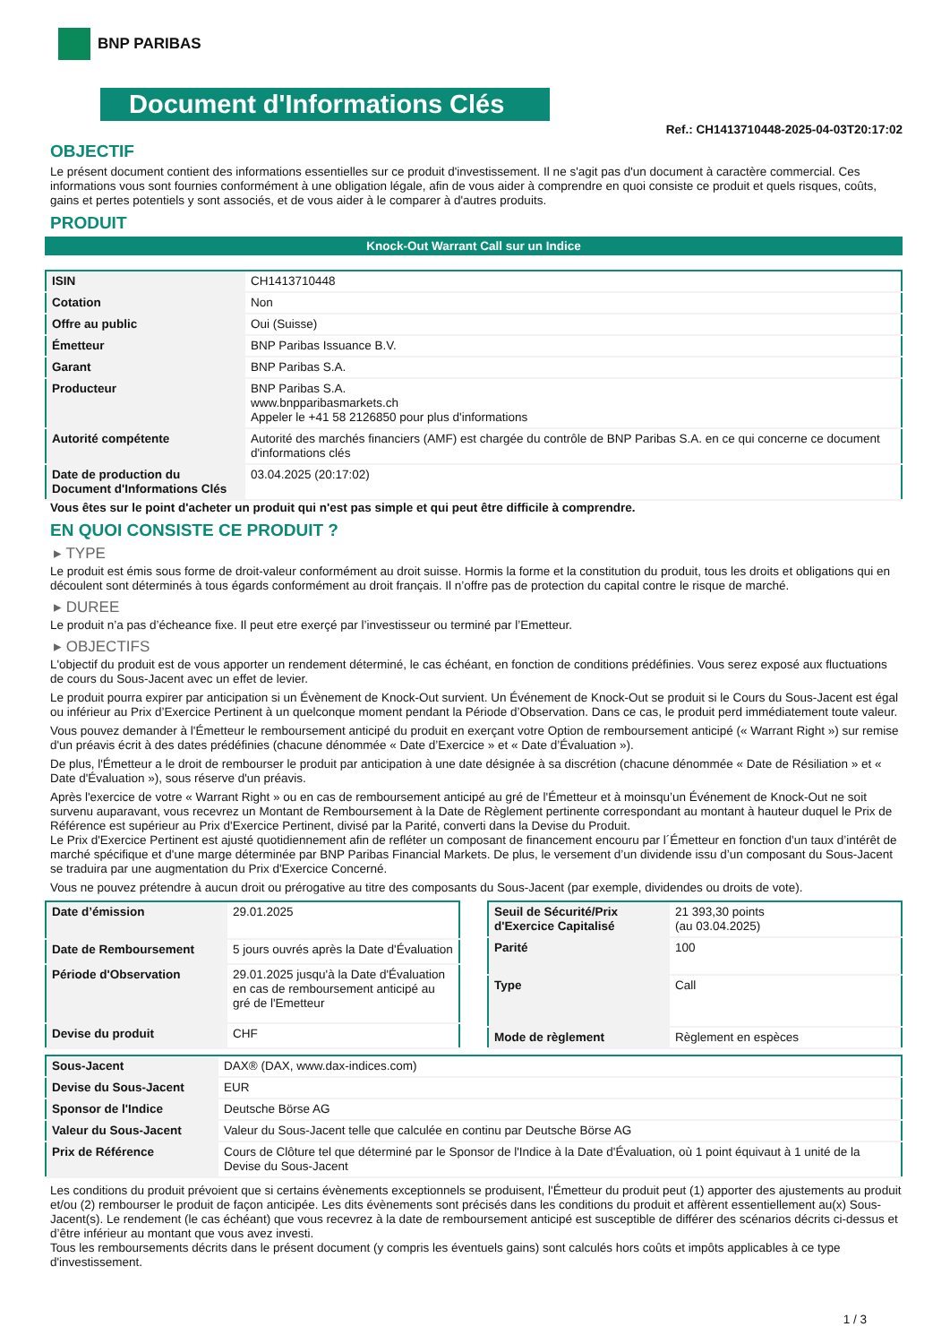BNP PARIBAS
Document d'Informations Clés
Ref.: CH1413710448-2025-04-03T20:17:02
OBJECTIF
Le présent document contient des informations essentielles sur ce produit d'investissement. Il ne s'agit pas d'un document à caractère commercial. Ces informations vous sont fournies conformément à une obligation légale, afin de vous aider à comprendre en quoi consiste ce produit et quels risques, coûts, gains et pertes potentiels y sont associés, et de vous aider à le comparer à d'autres produits.
PRODUIT
Knock-Out Warrant Call sur un Indice
| ISIN | CH1413710448 |
| Cotation | Non |
| Offre au public | Oui (Suisse) |
| Émetteur | BNP Paribas Issuance B.V. |
| Garant | BNP Paribas S.A. |
| Producteur | BNP Paribas S.A. www.bnpparibasmarkets.ch Appeler le +41 58 2126850 pour plus d'informations |
| Autorité compétente | Autorité des marchés financiers (AMF) est chargée du contrôle de BNP Paribas S.A. en ce qui concerne ce document d'informations clés |
| Date de production du Document d'Informations Clés | 03.04.2025 (20:17:02) |
Vous êtes sur le point d'acheter un produit qui n'est pas simple et qui peut être difficile à comprendre.
EN QUOI CONSISTE CE PRODUIT ?
▸ TYPE
Le produit est émis sous forme de droit-valeur conformément au droit suisse. Hormis la forme et la constitution du produit, tous les droits et obligations qui en découlent sont déterminés à tous égards conformément au droit français. Il n’offre pas de protection du capital contre le risque de marché.
▸ DUREE
Le produit n’a pas d’écheance fixe. Il peut etre exerçé par l’investisseur ou terminé par l’Emetteur.
▸ OBJECTIFS
L'objectif du produit est de vous apporter un rendement déterminé, le cas échéant, en fonction de conditions prédéfinies. Vous serez exposé aux fluctuations de cours du Sous-Jacent avec un effet de levier.
Le produit pourra expirer par anticipation si un Évènement de Knock-Out survient. Un Événement de Knock-Out se produit si le Cours du Sous-Jacent est égal ou inférieur au Prix d’Exercice Pertinent à un quelconque moment pendant la Période d’Observation. Dans ce cas, le produit perd immédiatement toute valeur.
Vous pouvez demander à l'Émetteur le remboursement anticipé du produit en exerçant votre Option de remboursement anticipé (« Warrant Right ») sur remise d'un préavis écrit à des dates prédéfinies (chacune dénommée « Date d’Exercice » et « Date d’Évaluation »).
De plus, l'Émetteur a le droit de rembourser le produit par anticipation à une date désignée à sa discrétion (chacune dénommée « Date de Résiliation » et « Date d'Évaluation »), sous réserve d'un préavis.
Après l'exercice de votre « Warrant Right » ou en cas de remboursement anticipé au gré de l'Émetteur et à moinsqu’un Événement de Knock-Out ne soit survenu auparavant, vous recevrez un Montant de Remboursement à la Date de Règlement pertinente correspondant au montant à hauteur duquel le Prix de Référence est supérieur au Prix d'Exercice Pertinent, divisé par la Parité, converti dans la Devise du Produit.
Le Prix d'Exercice Pertinent est ajusté quotidiennement afin de refléter un composant de financement encouru par l´Émetteur en fonction d'un taux d’intérêt de marché spécifique et d'une marge déterminée par BNP Paribas Financial Markets. De plus, le versement d’un dividende issu d’un composant du Sous-Jacent se traduira par une augmentation du Prix d'Exercice Concerné.
Vous ne pouvez prétendre à aucun droit ou prérogative au titre des composants du Sous-Jacent (par exemple, dividendes ou droits de vote).
| Date d’émission | 29.01.2025 |
| Date de Remboursement | 5 jours ouvrés après la Date d'Évaluation |
| Période d'Observation | 29.01.2025 jusqu'à la Date d'Évaluation en cas de remboursement anticipé au gré de l'Emetteur |
| Devise du produit | CHF |
| Seuil de Sécurité/Prix d'Exercice Capitalisé | 21 393,30 points (au 03.04.2025) |
| Parité | 100 |
| Type | Call |
| Mode de règlement | Règlement en espèces |
| Sous-Jacent | DAX® (DAX, www.dax-indices.com) |
| Devise du Sous-Jacent | EUR |
| Sponsor de l'Indice | Deutsche Börse AG |
| Valeur du Sous-Jacent | Valeur du Sous-Jacent telle que calculée en continu par Deutsche Börse AG |
| Prix de Référence | Cours de Clôture tel que déterminé par le Sponsor de l'Indice à la Date d'Évaluation, où 1 point équivaut à 1 unité de la Devise du Sous-Jacent |
Les conditions du produit prévoient que si certains évènements exceptionnels se produisent, l'Émetteur du produit peut (1) apporter des ajustements au produit et/ou (2) rembourser le produit de façon anticipée. Les dits évènements sont précisés dans les conditions du produit et affèrent essentiellement au(x) Sous-Jacent(s). Le rendement (le cas échéant) que vous recevrez à la date de remboursement anticipé est susceptible de différer des scénarios décrits ci-dessus et d’être inférieur au montant que vous avez investi.
Tous les remboursements décrits dans le présent document (y compris les éventuels gains) sont calculés hors coûts et impôts applicables à ce type d'investissement.
1 / 3